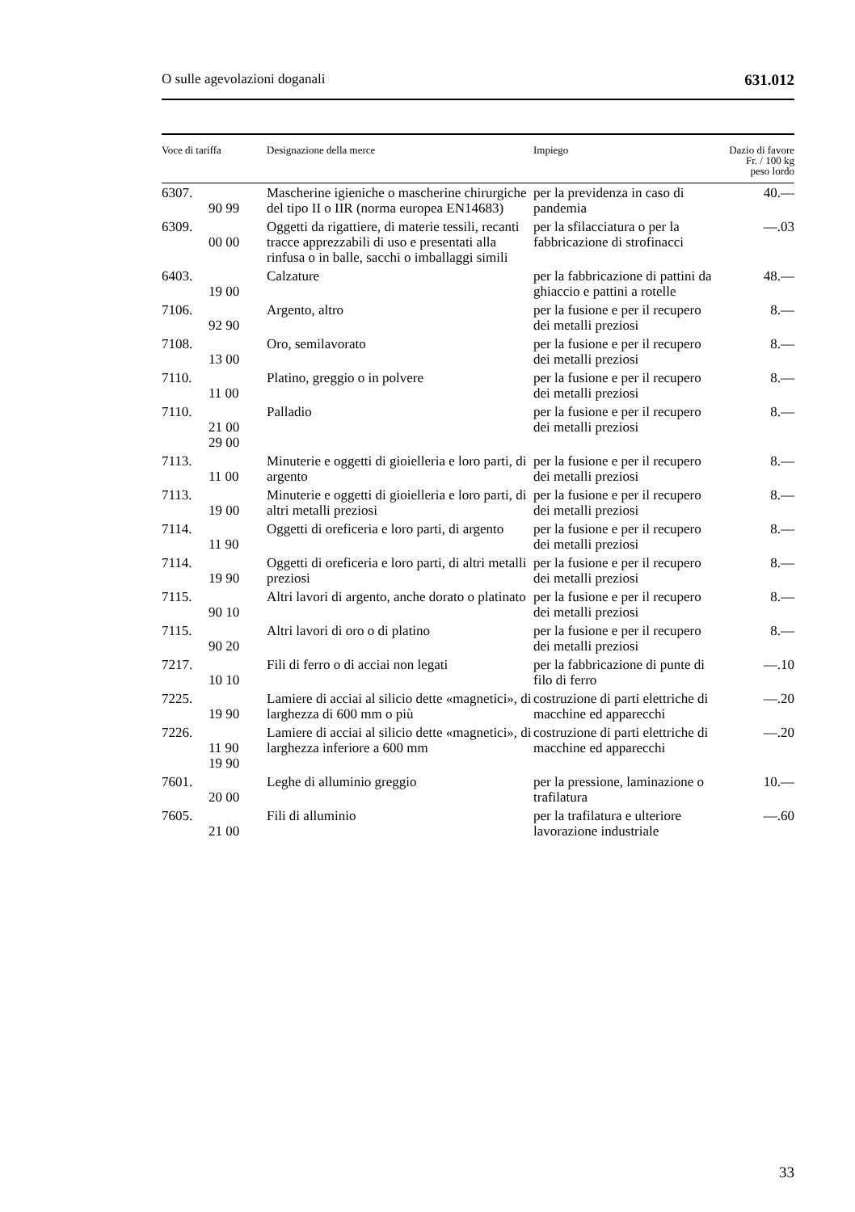O sulle agevolazioni doganali 631.012
| Voce di tariffa | Designazione della merce | Impiego | Dazio di favore Fr. / 100 kg peso lordo |
| --- | --- | --- | --- |
| 6307. 90 99 | Mascherine igieniche o mascherine chirurgiche del tipo II o IIR (norma europea EN14683) | per la previdenza in caso di pandemia | 40.— |
| 6309. 00 00 | Oggetti da rigattiere, di materie tessili, recanti tracce apprezzabili di uso e presentati alla rinfusa o in balle, sacchi o imballaggi simili | per la sfilacciatura o per la fabbricazione di strofinacci | —.03 |
| 6403. 19 00 | Calzature | per la fabbricazione di pattini da ghiaccio e pattini a rotelle | 48.— |
| 7106. 92 90 | Argento, altro | per la fusione e per il recupero dei metalli preziosi | 8.— |
| 7108. 13 00 | Oro, semilavorato | per la fusione e per il recupero dei metalli preziosi | 8.— |
| 7110. 11 00 | Platino, greggio o in polvere | per la fusione e per il recupero dei metalli preziosi | 8.— |
| 7110. 21 00 29 00 | Palladio | per la fusione e per il recupero dei metalli preziosi | 8.— |
| 7113. 11 00 | Minuterie e oggetti di gioielleria e loro parti, di argento | per la fusione e per il recupero dei metalli preziosi | 8.— |
| 7113. 19 00 | Minuterie e oggetti di gioielleria e loro parti, di altri metalli preziosi | per la fusione e per il recupero dei metalli preziosi | 8.— |
| 7114. 11 90 | Oggetti di oreficeria e loro parti, di argento | per la fusione e per il recupero dei metalli preziosi | 8.— |
| 7114. 19 90 | Oggetti di oreficeria e loro parti, di altri metalli preziosi | per la fusione e per il recupero dei metalli preziosi | 8.— |
| 7115. 90 10 | Altri lavori di argento, anche dorato o platinato | per la fusione e per il recupero dei metalli preziosi | 8.— |
| 7115. 90 20 | Altri lavori di oro o di platino | per la fusione e per il recupero dei metalli preziosi | 8.— |
| 7217. 10 10 | Fili di ferro o di acciai non legati | per la fabbricazione di punte di filo di ferro | —.10 |
| 7225. 19 90 | Lamiere di acciai al silicio dette «magnetici», di larghezza di 600 mm o più | costruzione di parti elettriche di macchine ed apparecchi | —.20 |
| 7226. 11 90 19 90 | Lamiere di acciai al silicio dette «magnetici», di larghezza inferiore a 600 mm | costruzione di parti elettriche di macchine ed apparecchi | —.20 |
| 7601. 20 00 | Leghe di alluminio greggio | per la pressione, laminazione o trafilatura | 10.— |
| 7605. 21 00 | Fili di alluminio | per la trafilatura e ulteriore lavorazione industriale | —.60 |
33